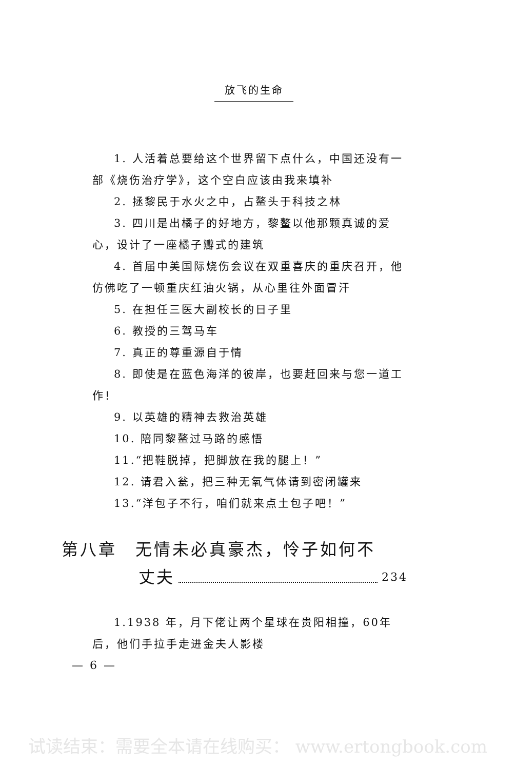放飞的生命
1. 人活着总要给这个世界留下点什么，中国还没有一部《烧伤治疗学》，这个空白应该由我来填补
2. 拯黎民于水火之中，占鳌头于科技之林
3. 四川是出橘子的好地方，黎鳌以他那颗真诚的爱心，设计了一座橘子瓣式的建筑
4. 首届中美国际烧伤会议在双重喜庆的重庆召开，他仿佛吃了一顿重庆红油火锅，从心里往外面冒汗
5. 在担任三医大副校长的日子里
6. 教授的三驾马车
7. 真正的尊重源自于情
8. 即使是在蓝色海洋的彼岸，也要赶回来与您一道工作！
9. 以英雄的精神去救治英雄
10. 陪同黎鳌过马路的感悟
11.“把鞋脱掉，把脚放在我的腿上！”
12. 请君入瓮，把三种无氧气体请到密闭罐来
13.“洋包子不行，咱们就来点土包子吧！”
第八章　无情未必真豪杰，怜子如何不
丈夫 234
1.1938 年，月下佬让两个星球在贵阳相撞，60年后，他们手拉手走进金夫人影楼
— 6 —
试读结束：需要全本请在线购买： www.ertongbook.com